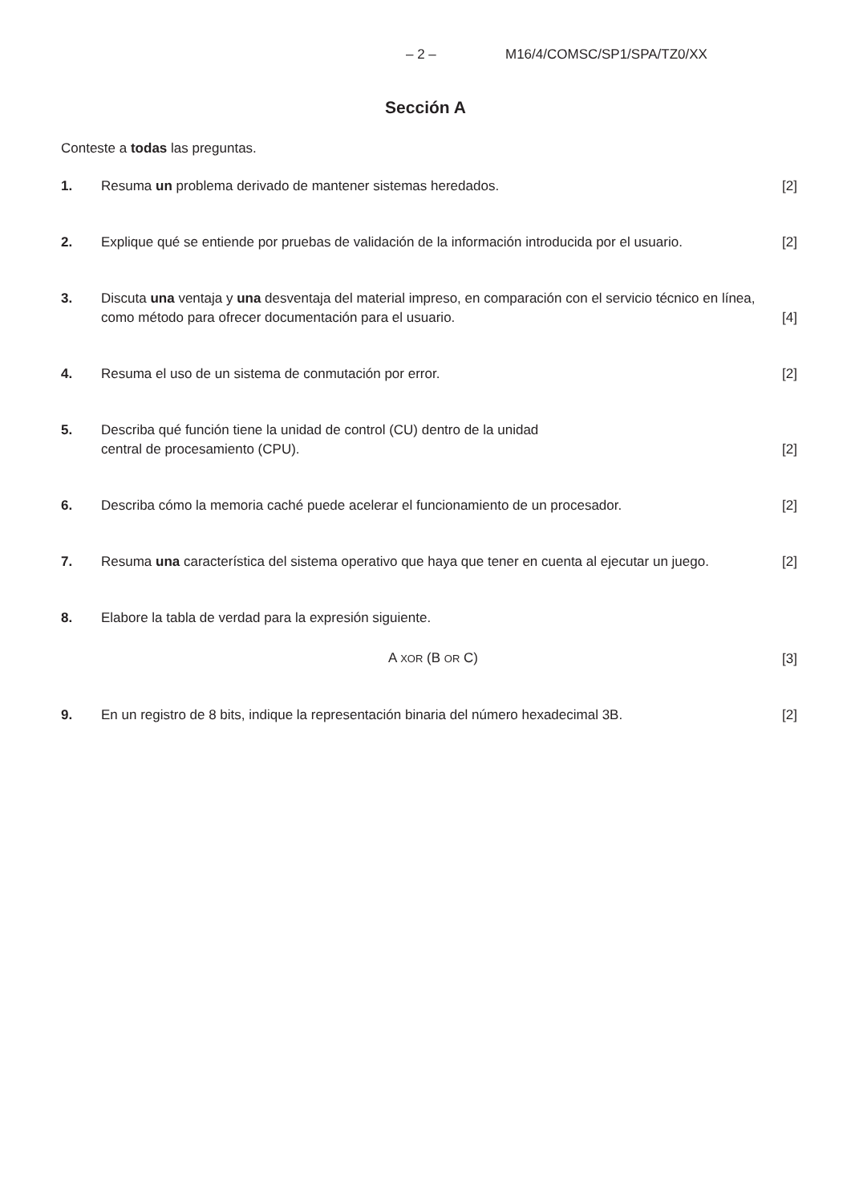– 2 – M16/4/COMSC/SP1/SPA/TZ0/XX
Sección A
Conteste a todas las preguntas.
1. Resuma un problema derivado de mantener sistemas heredados.
[2]
2. Explique qué se entiende por pruebas de validación de la información introducida por el usuario.
[2]
3. Discuta una ventaja y una desventaja del material impreso, en comparación con el servicio técnico en línea, como método para ofrecer documentación para el usuario.
[4]
4. Resuma el uso de un sistema de conmutación por error.
[2]
5. Describa qué función tiene la unidad de control (CU) dentro de la unidad
central de procesamiento (CPU).
[2]
6. Describa cómo la memoria caché puede acelerar el funcionamiento de un procesador.
[2]
7. Resuma una característica del sistema operativo que haya que tener en cuenta al ejecutar un juego.
[2]
8. Elabore la tabla de verdad para la expresión siguiente.
A XOR (B OR C)
[3]
9. En un registro de 8 bits, indique la representación binaria del número hexadecimal 3B.
[2]